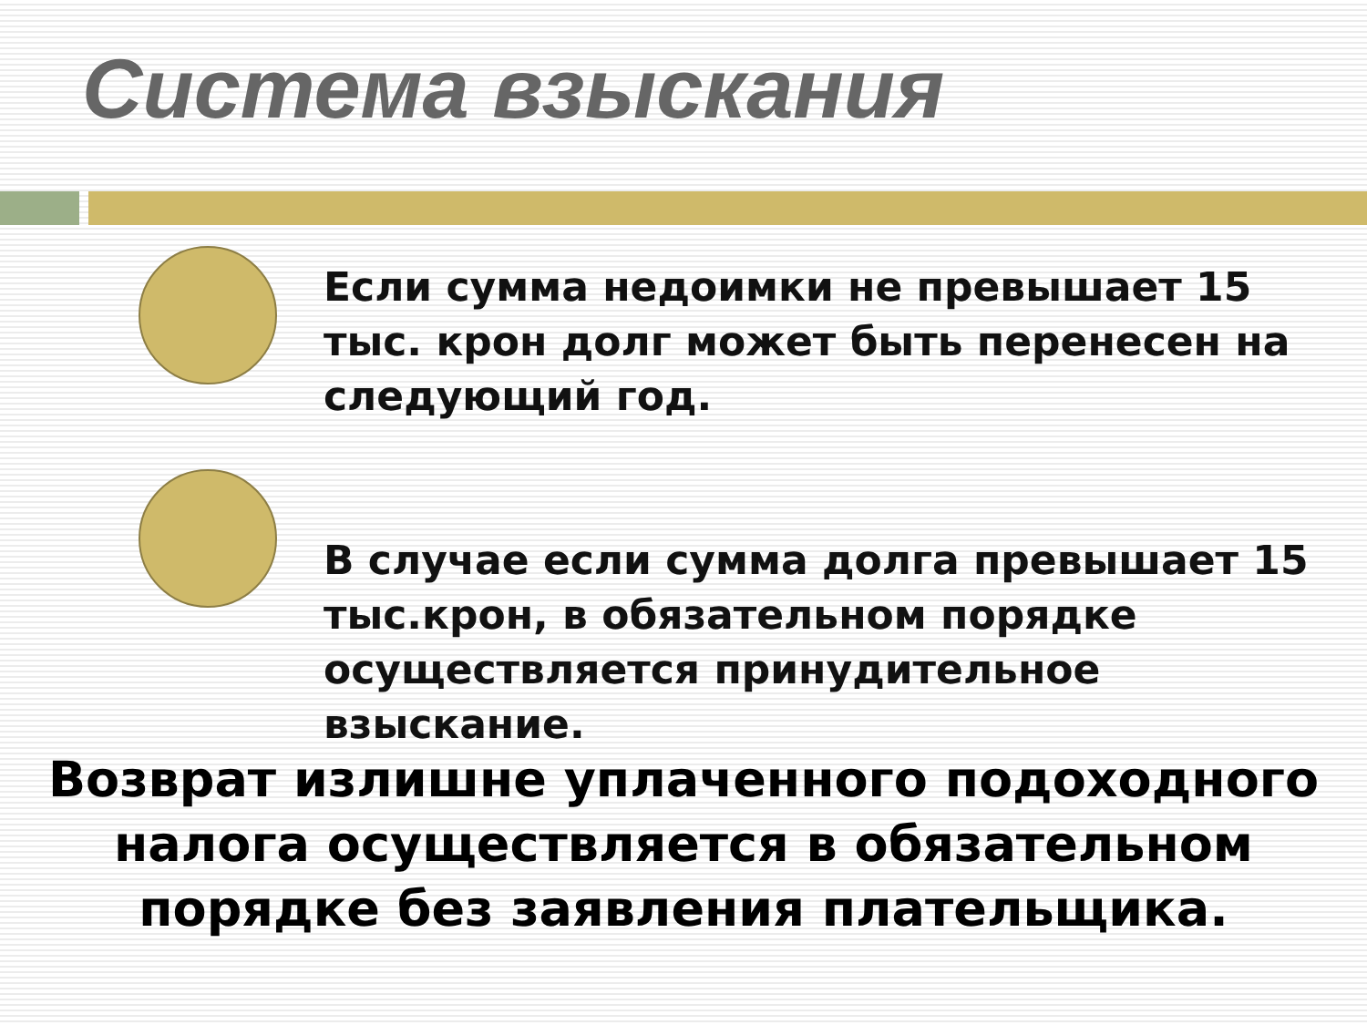Система взыскания
Если сумма недоимки не превышает 15 тыс. крон долг может быть перенесен на следующий год.
В случае если сумма долга превышает 15 тыс.крон, в обязательном порядке осуществляется принудительное взыскание.
Возврат излишне уплаченного подоходного налога осуществляется в обязательном порядке без заявления плательщика.